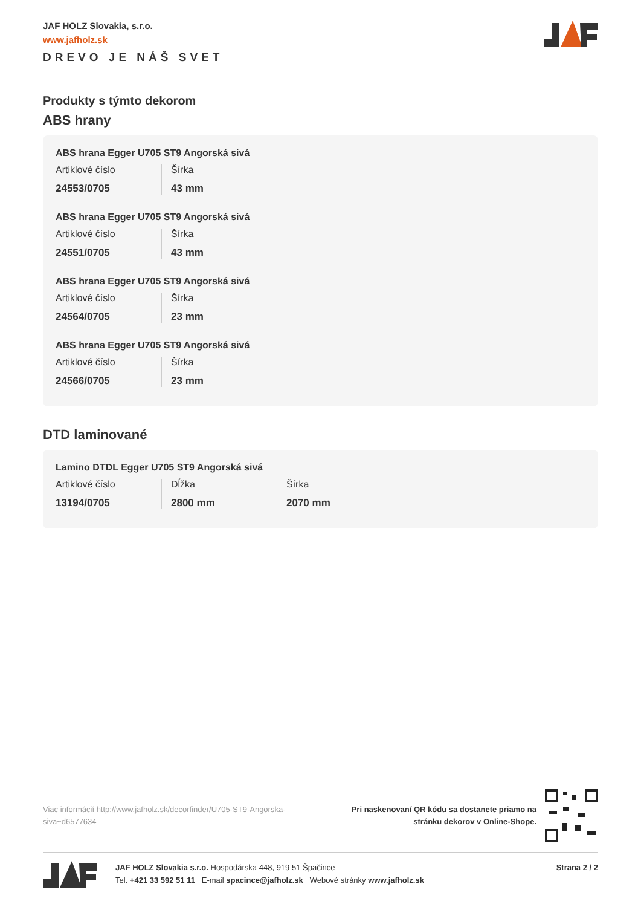JAF HOLZ Slovakia, s.r.o.
www.jafholz.sk
DREVO JE NÁŠ SVET
Produkty s týmto dekorom
ABS hrany
ABS hrana Egger U705 ST9 Angorská sivá
Artiklové číslo
24553/0705
Šírka
43 mm
ABS hrana Egger U705 ST9 Angorská sivá
Artiklové číslo
24551/0705
Šírka
43 mm
ABS hrana Egger U705 ST9 Angorská sivá
Artiklové číslo
24564/0705
Šírka
23 mm
ABS hrana Egger U705 ST9 Angorská sivá
Artiklové číslo
24566/0705
Šírka
23 mm
DTD laminované
Lamino DTDL Egger U705 ST9 Angorská sivá
Artiklové číslo
13194/0705
Dĺžka
2800 mm
Šírka
2070 mm
Viac informácií http://www.jafholz.sk/decorfinder/U705-ST9-Angorska-siva~d6577634
Pri naskenovaní QR kódu sa dostanete priamo na
stránku dekorov v Online-Shope.
JAF HOLZ Slovakia s.r.o. Hospodárska 448, 919 51 Špačince
Tel. +421 33 592 51 11 E-mail spacince@jafholz.sk Webové stránky www.jafholz.sk
Strana 2 / 2